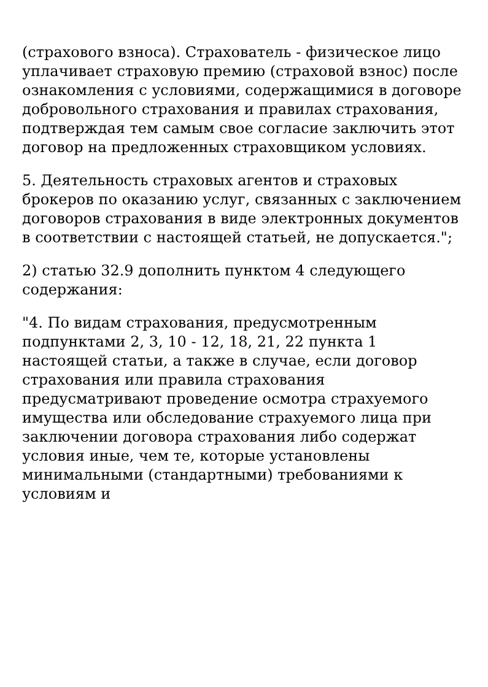(страхового взноса). Страхователь - физическое лицо уплачивает страховую премию (страховой взнос) после ознакомления с условиями, содержащимися в договоре добровольного страхования и правилах страхования, подтверждая тем самым свое согласие заключить этот договор на предложенных страховщиком условиях.
5. Деятельность страховых агентов и страховых брокеров по оказанию услуг, связанных с заключением договоров страхования в виде электронных документов в соответствии с настоящей статьей, не допускается.";
2) статью 32.9 дополнить пунктом 4 следующего содержания:
"4. По видам страхования, предусмотренным подпунктами 2, 3, 10 - 12, 18, 21, 22 пункта 1 настоящей статьи, а также в случае, если договор страхования или правила страхования предусматривают проведение осмотра страхуемого имущества или обследование страхуемого лица при заключении договора страхования либо содержат условия иные, чем те, которые установлены минимальными (стандартными) требованиями к условиям и